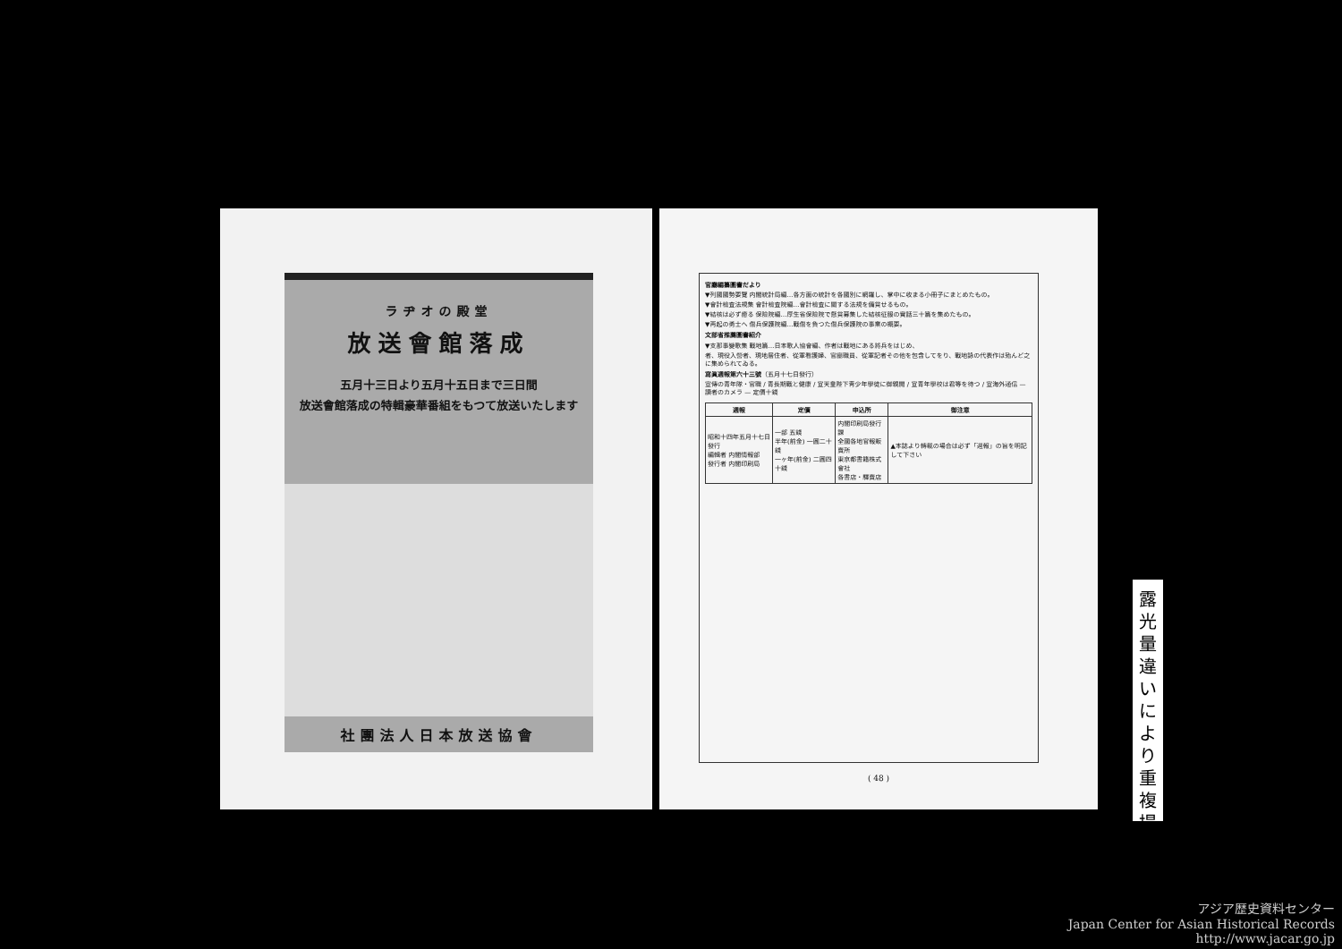ラヂオの殿堂
放送會館落成
五月十三日より五月十五日まで三日間
放送會館落成の特輯豪華番組をもつて放送いたします
社團法人日本放送協會
官廳編纂圖書だより
▼列國國勢要覽 内閣統計局編…各方面の統計を各國別に網羅し、掌中に收まる小冊子にまとめたもの。
▼會計檢査法規集 會計檢査院編…會計檢査に關する法規を備賞せるもの。
▼結核は必ず癒る 保險院編…厚生省保險院で懸賞募集した結核征服の實話三十篇を集めたもの。
▼再起の勇士へ 傷兵保護院編…戰傷を負つた傷兵保護院の事業の概要。
文部省推薦圖書紹介
▼支那事變歌集 戰地篇…日本歌人協會編、作者は戰地にある將兵をはじめ、
者、現役入營者、現地居住者、從軍看護婦、官廳職員、從軍記者その他を包含してをり、戰地詠の代表作は殆んど之に集められてゐる。
寫眞週報第六十三號（五月十七日發行）
宣傳の青年隊・官職 / 青長期戰と健康 / 宣天皇陛下靑少年學徒に御親閲 / 宣青年學校は君等を待つ / 宣海外通信 — 讀者のカメラ — 定價十錢
| 週報 | 定價 | 申込所 | 御注意 |
| --- | --- | --- | --- |
| 昭和十四年五月十七日發行 編輯者 内閣情報部 發行者 内閣印刷局 | 一部 五錢 半年(前金) 一圓二十錢 一ヶ年(前金) 二圓四十錢 | 内閣印刷局發行課 全國各地官報販賣所 東京都書籍株式會社 各書店・驛賣店 | ▲本誌より轉載の場合は必ず「週報」の旨を明記して下さい |
( 48 )
露光量違いにより重複撮影
アジア歴史資料センター
Japan Center for Asian Historical Records
http://www.jacar.go.jp